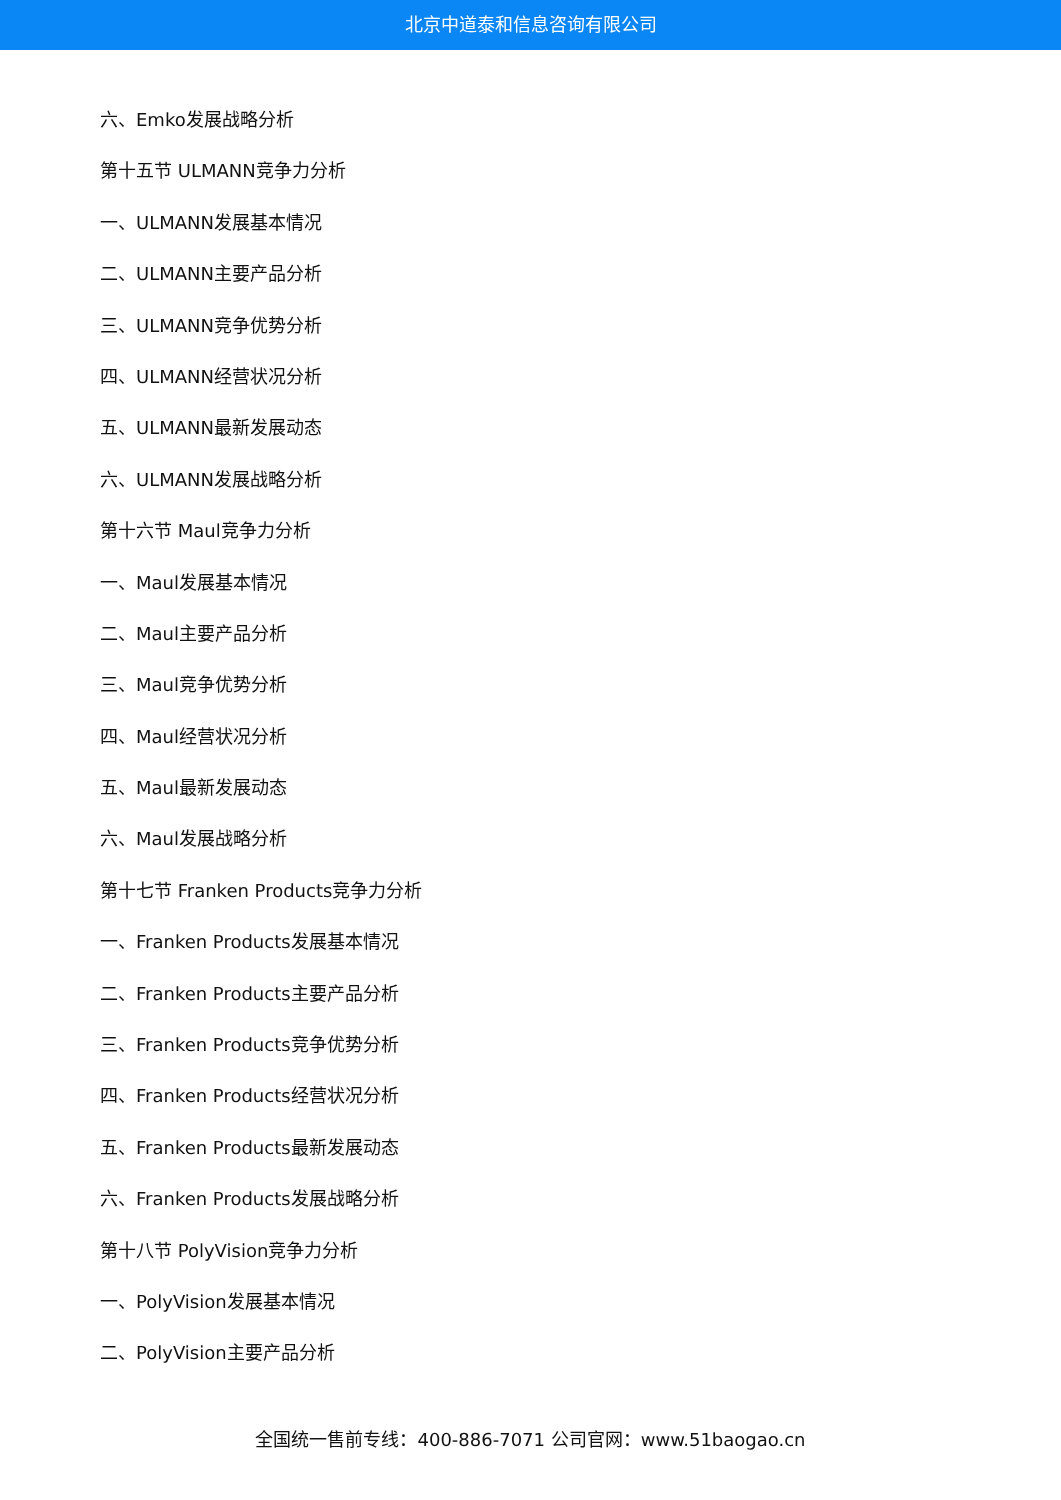北京中道泰和信息咨询有限公司
六、Emko发展战略分析
第十五节 ULMANN竞争力分析
一、ULMANN发展基本情况
二、ULMANN主要产品分析
三、ULMANN竞争优势分析
四、ULMANN经营状况分析
五、ULMANN最新发展动态
六、ULMANN发展战略分析
第十六节 Maul竞争力分析
一、Maul发展基本情况
二、Maul主要产品分析
三、Maul竞争优势分析
四、Maul经营状况分析
五、Maul最新发展动态
六、Maul发展战略分析
第十七节 Franken Products竞争力分析
一、Franken Products发展基本情况
二、Franken Products主要产品分析
三、Franken Products竞争优势分析
四、Franken Products经营状况分析
五、Franken Products最新发展动态
六、Franken Products发展战略分析
第十八节 PolyVision竞争力分析
一、PolyVision发展基本情况
二、PolyVision主要产品分析
全国统一售前专线：400-886-7071 公司官网：www.51baogao.cn